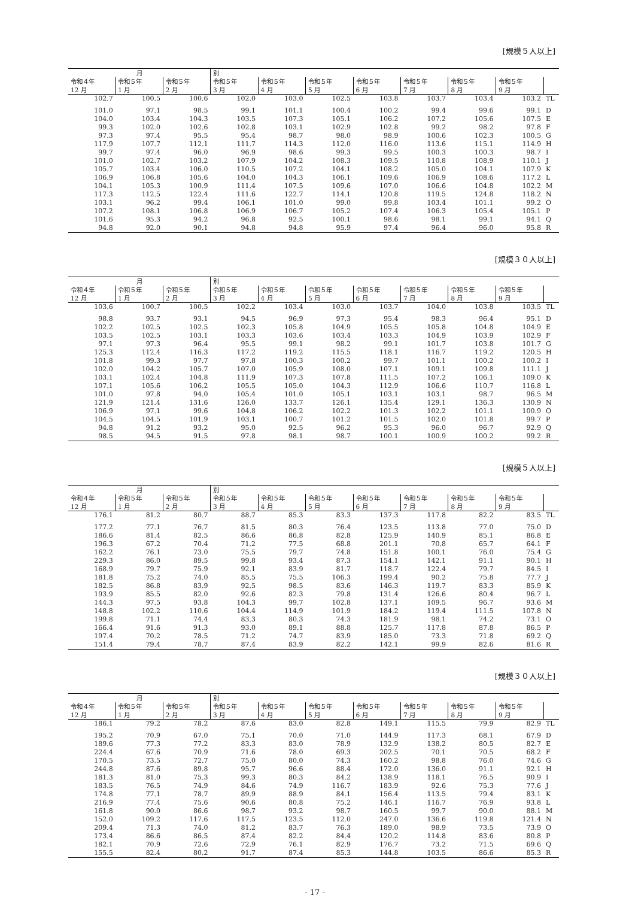[規模５人以上]
| 月 | | | 別 | | | | | | | |
| --- | --- | --- | --- | --- | --- | --- | --- | --- | --- | --- |
| 令和４年 12 月 | 令和５年 1 月 | 令和５年 2 月 | 令和５年 3 月 | 令和５年 4 月 | 令和５年 5 月 | 令和５年 6 月 | 令和５年 7 月 | 令和５年 8 月 | 令和５年 9 月 | |
| 102.7 | 100.5 | 100.6 | 102.0 | 103.0 | 102.5 | 103.8 | 103.7 | 103.4 | 103.2 | TL |
| 101.0 | 97.1 | 98.5 | 99.1 | 101.1 | 100.4 | 100.2 | 99.4 | 99.6 | 99.1 | D |
| 104.0 | 103.4 | 104.3 | 103.5 | 107.3 | 105.1 | 106.2 | 107.2 | 105.6 | 107.5 | E |
| 99.3 | 102.0 | 102.6 | 102.8 | 103.1 | 102.9 | 102.8 | 99.2 | 98.2 | 97.8 | F |
| 97.3 | 97.4 | 95.5 | 95.4 | 98.7 | 98.0 | 98.9 | 100.6 | 102.3 | 100.5 | G |
| 117.9 | 107.7 | 112.1 | 111.7 | 114.3 | 112.0 | 116.0 | 113.6 | 115.1 | 114.9 | H |
| 99.7 | 97.4 | 96.0 | 96.9 | 98.6 | 99.3 | 99.5 | 100.3 | 100.3 | 98.7 | I |
| 101.0 | 102.7 | 103.2 | 107.9 | 104.2 | 108.3 | 109.5 | 110.8 | 108.9 | 110.1 | J |
| 105.7 | 103.4 | 106.0 | 110.5 | 107.2 | 104.1 | 108.2 | 105.0 | 104.1 | 107.9 | K |
| 106.9 | 106.8 | 105.6 | 104.0 | 104.3 | 106.1 | 109.6 | 106.9 | 108.6 | 117.2 | L |
| 104.1 | 105.3 | 100.9 | 111.4 | 107.5 | 109.6 | 107.0 | 106.6 | 104.8 | 102.2 | M |
| 117.3 | 112.5 | 122.4 | 111.6 | 122.7 | 114.1 | 120.8 | 119.5 | 124.8 | 118.2 | N |
| 103.1 | 96.2 | 99.4 | 106.1 | 101.0 | 99.0 | 99.8 | 103.4 | 101.1 | 99.2 | O |
| 107.2 | 108.1 | 106.8 | 106.9 | 106.7 | 105.2 | 107.4 | 106.3 | 105.4 | 105.1 | P |
| 101.6 | 95.3 | 94.2 | 96.8 | 92.5 | 100.1 | 98.6 | 98.1 | 99.1 | 94.1 | Q |
| 94.8 | 92.0 | 90.1 | 94.8 | 94.8 | 95.9 | 97.4 | 96.4 | 96.0 | 95.8 | R |
[規模３０人以上]
| 月 | | | 別 | | | | | | | |
| --- | --- | --- | --- | --- | --- | --- | --- | --- | --- | --- |
| 令和４年 12 月 | 令和５年 1 月 | 令和５年 2 月 | 令和５年 3 月 | 令和５年 4 月 | 令和５年 5 月 | 令和５年 6 月 | 令和５年 7 月 | 令和５年 8 月 | 令和５年 9 月 | |
| 103.6 | 100.7 | 100.5 | 102.2 | 103.4 | 103.0 | 103.7 | 104.0 | 103.8 | 103.5 | TL |
| 98.8 | 93.7 | 93.1 | 94.5 | 96.9 | 97.3 | 95.4 | 98.3 | 96.4 | 95.1 | D |
| 102.2 | 102.5 | 102.5 | 102.3 | 105.8 | 104.9 | 105.5 | 105.8 | 104.8 | 104.9 | E |
| 103.5 | 102.5 | 103.1 | 103.3 | 103.6 | 103.4 | 103.3 | 104.9 | 103.9 | 102.9 | F |
| 97.1 | 97.3 | 96.4 | 95.5 | 99.1 | 98.2 | 99.1 | 101.7 | 103.8 | 101.7 | G |
| 125.3 | 112.4 | 116.3 | 117.2 | 119.2 | 115.5 | 118.1 | 116.7 | 119.2 | 120.5 | H |
| 101.8 | 99.3 | 97.7 | 97.8 | 100.3 | 100.2 | 99.7 | 101.1 | 100.2 | 100.2 | I |
| 102.0 | 104.2 | 105.7 | 107.0 | 105.9 | 108.0 | 107.1 | 109.1 | 109.8 | 111.1 | J |
| 103.1 | 102.4 | 104.8 | 111.9 | 107.3 | 107.8 | 111.5 | 107.2 | 106.1 | 109.0 | K |
| 107.1 | 105.6 | 106.2 | 105.5 | 105.0 | 104.3 | 112.9 | 106.6 | 110.7 | 116.8 | L |
| 101.0 | 97.8 | 94.0 | 105.4 | 101.0 | 105.1 | 103.1 | 103.1 | 98.7 | 96.5 | M |
| 121.9 | 121.4 | 131.6 | 126.0 | 133.7 | 126.1 | 135.4 | 129.1 | 136.3 | 130.9 | N |
| 106.9 | 97.1 | 99.6 | 104.8 | 106.2 | 102.2 | 101.3 | 102.2 | 101.1 | 100.9 | O |
| 104.5 | 104.5 | 101.9 | 103.1 | 100.7 | 101.2 | 101.5 | 102.0 | 101.8 | 99.7 | P |
| 94.8 | 91.2 | 93.2 | 95.0 | 92.5 | 96.2 | 95.3 | 96.0 | 96.7 | 92.9 | Q |
| 98.5 | 94.5 | 91.5 | 97.8 | 98.1 | 98.7 | 100.1 | 100.9 | 100.2 | 99.2 | R |
[規模５人以上]
| 月 | | | 別 | | | | | | | |
| --- | --- | --- | --- | --- | --- | --- | --- | --- | --- | --- |
| 令和４年 12 月 | 令和５年 1 月 | 令和５年 2 月 | 令和５年 3 月 | 令和５年 4 月 | 令和５年 5 月 | 令和５年 6 月 | 令和５年 7 月 | 令和５年 8 月 | 令和５年 9 月 | |
| 176.1 | 81.2 | 80.7 | 88.7 | 85.3 | 83.3 | 137.3 | 117.8 | 82.2 | 83.5 | TL |
| 177.2 | 77.1 | 76.7 | 81.5 | 80.3 | 76.4 | 123.5 | 113.8 | 77.0 | 75.0 | D |
| 186.6 | 81.4 | 82.5 | 86.6 | 86.8 | 82.8 | 125.9 | 140.9 | 85.1 | 86.8 | E |
| 196.3 | 67.2 | 70.4 | 71.2 | 77.5 | 68.8 | 201.1 | 70.8 | 65.7 | 64.1 | F |
| 162.2 | 76.1 | 73.0 | 75.5 | 79.7 | 74.8 | 151.8 | 100.1 | 76.0 | 75.4 | G |
| 229.3 | 86.0 | 89.5 | 99.8 | 93.4 | 87.3 | 154.1 | 142.1 | 91.1 | 90.1 | H |
| 168.9 | 79.7 | 75.9 | 92.1 | 83.9 | 81.7 | 118.7 | 122.4 | 79.7 | 84.5 | I |
| 181.8 | 75.2 | 74.0 | 85.5 | 75.5 | 106.3 | 199.4 | 90.2 | 75.8 | 77.7 | J |
| 182.5 | 86.8 | 83.9 | 92.5 | 98.5 | 83.6 | 146.3 | 119.7 | 83.3 | 85.9 | K |
| 193.9 | 85.5 | 82.0 | 92.6 | 82.3 | 79.8 | 131.4 | 126.6 | 80.4 | 96.7 | L |
| 144.3 | 97.5 | 93.8 | 104.3 | 99.7 | 102.8 | 137.1 | 109.5 | 96.7 | 93.6 | M |
| 148.8 | 102.2 | 110.6 | 104.4 | 114.9 | 101.9 | 184.2 | 119.4 | 111.5 | 107.8 | N |
| 199.8 | 71.1 | 74.4 | 83.3 | 80.3 | 74.3 | 181.9 | 98.1 | 74.2 | 73.1 | O |
| 166.4 | 91.6 | 91.3 | 93.0 | 89.1 | 88.8 | 125.7 | 117.8 | 87.8 | 86.5 | P |
| 197.4 | 70.2 | 78.5 | 71.2 | 74.7 | 83.9 | 185.0 | 73.3 | 71.8 | 69.2 | Q |
| 151.4 | 79.4 | 78.7 | 87.4 | 83.9 | 82.2 | 142.1 | 99.9 | 82.6 | 81.6 | R |
[規模３０人以上]
| 月 | | | 別 | | | | | | | |
| --- | --- | --- | --- | --- | --- | --- | --- | --- | --- | --- |
| 令和４年 12 月 | 令和５年 1 月 | 令和５年 2 月 | 令和５年 3 月 | 令和５年 4 月 | 令和５年 5 月 | 令和５年 6 月 | 令和５年 7 月 | 令和５年 8 月 | 令和５年 9 月 | |
| 186.1 | 79.2 | 78.2 | 87.6 | 83.0 | 82.8 | 149.1 | 115.5 | 79.9 | 82.9 | TL |
| 195.2 | 70.9 | 67.0 | 75.1 | 70.0 | 71.0 | 144.9 | 117.3 | 68.1 | 67.9 | D |
| 189.6 | 77.3 | 77.2 | 83.3 | 83.0 | 78.9 | 132.9 | 138.2 | 80.5 | 82.7 | E |
| 224.4 | 67.6 | 70.9 | 71.6 | 78.0 | 69.3 | 202.5 | 70.1 | 70.5 | 68.2 | F |
| 170.5 | 73.5 | 72.7 | 75.0 | 80.0 | 74.3 | 160.2 | 98.8 | 76.0 | 74.6 | G |
| 244.8 | 87.6 | 89.8 | 95.7 | 96.6 | 88.4 | 172.0 | 136.0 | 91.1 | 92.1 | H |
| 181.3 | 81.0 | 75.3 | 99.3 | 80.3 | 84.2 | 138.9 | 118.1 | 76.5 | 90.9 | I |
| 183.5 | 76.5 | 74.9 | 84.6 | 74.9 | 116.7 | 183.9 | 92.6 | 75.3 | 77.6 | J |
| 174.8 | 77.1 | 78.7 | 89.9 | 88.9 | 84.1 | 156.4 | 113.5 | 79.4 | 83.1 | K |
| 216.9 | 77.4 | 75.6 | 90.6 | 80.8 | 75.2 | 146.1 | 116.7 | 76.9 | 93.8 | L |
| 161.8 | 90.0 | 86.6 | 98.7 | 93.2 | 98.7 | 160.5 | 99.7 | 90.0 | 88.1 | M |
| 152.0 | 109.2 | 117.6 | 117.5 | 123.5 | 112.0 | 247.0 | 136.6 | 119.8 | 121.4 | N |
| 209.4 | 71.3 | 74.0 | 81.2 | 83.7 | 76.3 | 189.0 | 98.9 | 73.5 | 73.9 | O |
| 173.4 | 86.6 | 86.5 | 87.4 | 82.2 | 84.4 | 120.2 | 114.8 | 83.6 | 80.8 | P |
| 182.1 | 70.9 | 72.6 | 72.9 | 76.1 | 82.9 | 176.7 | 73.2 | 71.5 | 69.6 | Q |
| 155.5 | 82.4 | 80.2 | 91.7 | 87.4 | 85.3 | 144.8 | 103.5 | 86.6 | 85.3 | R |
- 17 -